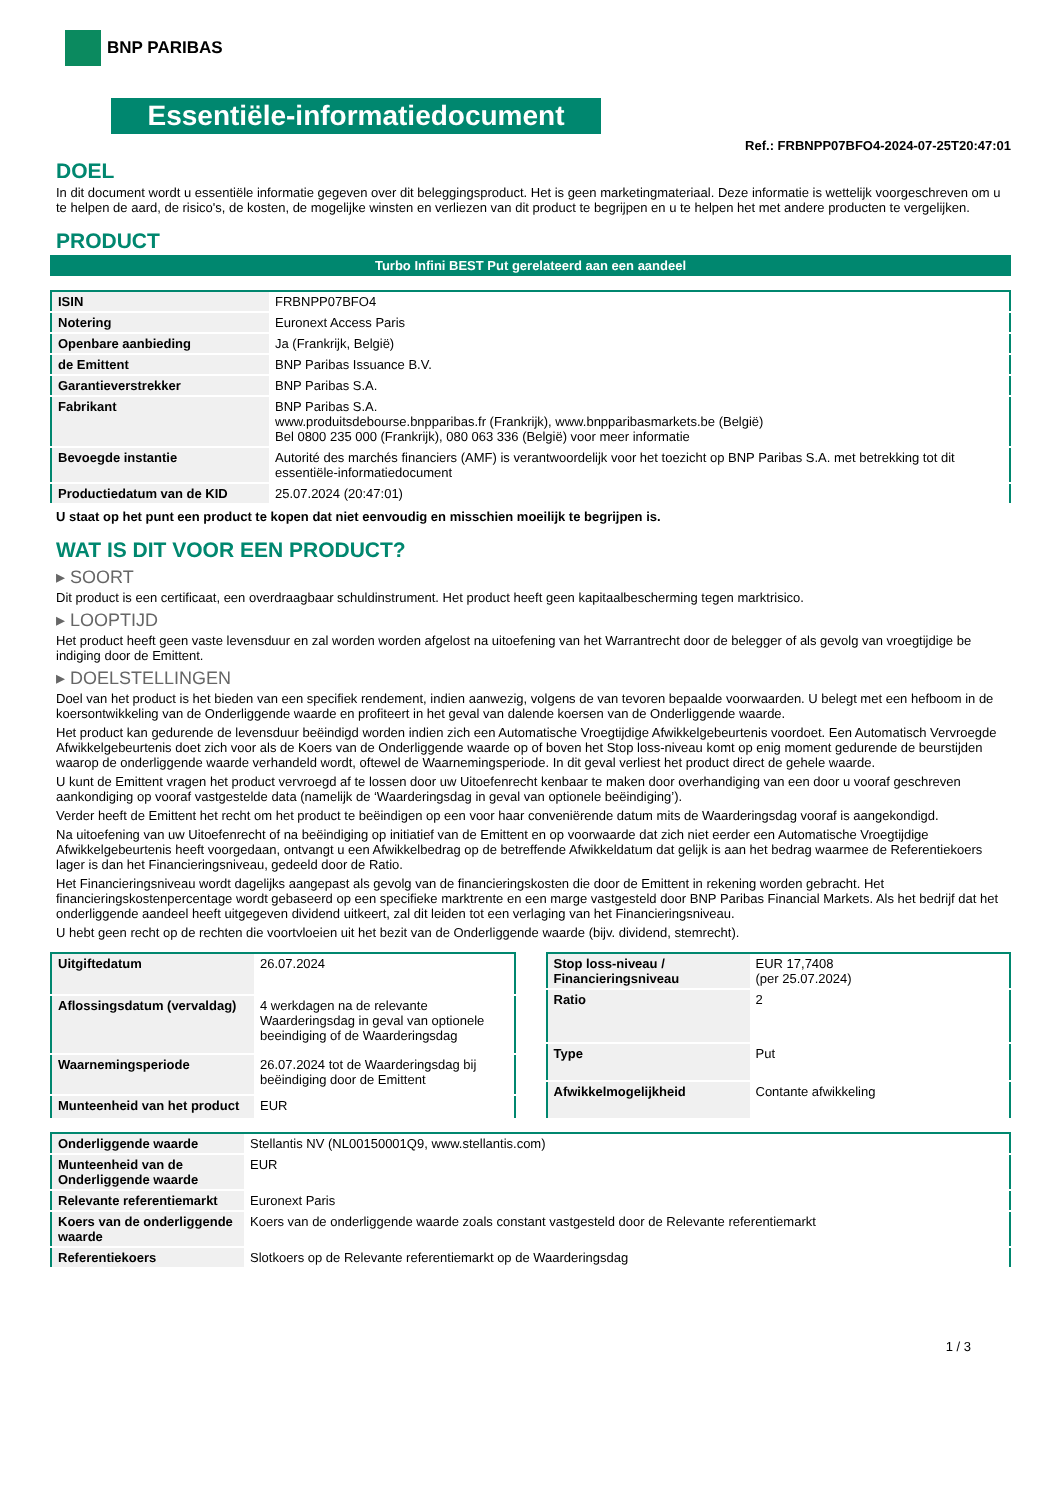BNP PARIBAS
Essentiële-informatiedocument
Ref.: FRBNPP07BFO4-2024-07-25T20:47:01
DOEL
In dit document wordt u essentiële informatie gegeven over dit beleggingsproduct. Het is geen marketingmateriaal. Deze informatie is wettelijk voorgeschreven om u te helpen de aard, de risico's, de kosten, de mogelijke winsten en verliezen van dit product te begrijpen en u te helpen het met andere producten te vergelijken.
PRODUCT
Turbo Infini BEST Put gerelateerd aan een aandeel
| ISIN | FRBNPP07BFO4 |
| Notering | Euronext Access Paris |
| Openbare aanbieding | Ja (Frankrijk, België) |
| de Emittent | BNP Paribas Issuance B.V. |
| Garantieverstrekker | BNP Paribas S.A. |
| Fabrikant | BNP Paribas S.A. www.produitsdebourse.bnpparibas.fr (Frankrijk), www.bnpparibasmarkets.be (België) Bel 0800 235 000 (Frankrijk), 080 063 336 (België) voor meer informatie |
| Bevoegde instantie | Autorité des marchés financiers (AMF) is verantwoordelijk voor het toezicht op BNP Paribas S.A. met betrekking tot dit essentiële-informatiedocument |
| Productiedatum van de KID | 25.07.2024 (20:47:01) |
U staat op het punt een product te kopen dat niet eenvoudig en misschien moeilijk te begrijpen is.
WAT IS DIT VOOR EEN PRODUCT?
▸ SOORT
Dit product is een certificaat, een overdraagbaar schuldinstrument. Het product heeft geen kapitaalbescherming tegen marktrisico.
▸ LOOPTIJD
Het product heeft geen vaste levensduur en zal worden worden afgelost na uitoefening van het Warrantrecht door de belegger of als gevolg van vroegtijdige be indiging door de Emittent.
▸ DOELSTELLINGEN
Doel van het product is het bieden van een specifiek rendement, indien aanwezig, volgens de van tevoren bepaalde voorwaarden. U belegt met een hefboom in de koersontwikkeling van de Onderliggende waarde en profiteert in het geval van dalende koersen van de Onderliggende waarde.
Het product kan gedurende de levensduur beëindigd worden indien zich een Automatische Vroegtijdige Afwikkelgebeurtenis voordoet. Een Automatisch Vervroegde Afwikkelgebeurtenis doet zich voor als de Koers van de Onderliggende waarde op of boven het Stop loss-niveau komt op enig moment gedurende de beurstijden waarop de onderliggende waarde verhandeld wordt, oftewel de Waarnemingsperiode. In dit geval verliest het product direct de gehele waarde.
U kunt de Emittent vragen het product vervroegd af te lossen door uw Uitoefenrecht kenbaar te maken door overhandiging van een door u vooraf geschreven aankondiging op vooraf vastgestelde data (namelijk de ‘Waarderingsdag in geval van optionele beëindiging’).
Verder heeft de Emittent het recht om het product te beëindigen op een voor haar conveniërende datum mits de Waarderingsdag vooraf is aangekondigd.
Na uitoefening van uw Uitoefenrecht of na beëindiging op initiatief van de Emittent en op voorwaarde dat zich niet eerder een Automatische Vroegtijdige Afwikkelgebeurtenis heeft voorgedaan, ontvangt u een Afwikkelbedrag op de betreffende Afwikkeldatum dat gelijk is aan het bedrag waarmee de Referentiekoers lager is dan het Financieringsniveau, gedeeld door de Ratio.
Het Financieringsniveau wordt dagelijks aangepast als gevolg van de financieringskosten die door de Emittent in rekening worden gebracht. Het financieringskostenpercentage wordt gebaseerd op een specifieke marktrente en een marge vastgesteld door BNP Paribas Financial Markets. Als het bedrijf dat het onderliggende aandeel heeft uitgegeven dividend uitkeert, zal dit leiden tot een verlaging van het Financieringsniveau.
U hebt geen recht op de rechten die voortvloeien uit het bezit van de Onderliggende waarde (bijv. dividend, stemrecht).
| Uitgiftedatum | 26.07.2024 |
| Aflossingsdatum (vervaldag) | 4 werkdagen na de relevante Waarderingsdag in geval van optionele beeindiging of de Waarderingsdag |
| Waarnemingsperiode | 26.07.2024 tot de Waarderingsdag bij beëindiging door de Emittent |
| Munteenheid van het product | EUR |
| Stop loss-niveau / Financieringsniveau | EUR 17,7408 (per 25.07.2024) |
| Ratio | 2 |
| Type | Put |
| Afwikkelmogelijkheid | Contante afwikkeling |
| Onderliggende waarde | Stellantis NV (NL00150001Q9, www.stellantis.com) |
| Munteenheid van de Onderliggende waarde | EUR |
| Relevante referentiemarkt | Euronext Paris |
| Koers van de onderliggende waarde | Koers van de onderliggende waarde zoals constant vastgesteld door de Relevante referentiemarkt |
| Referentiekoers | Slotkoers op de Relevante referentiemarkt op de Waarderingsdag |
1 / 3